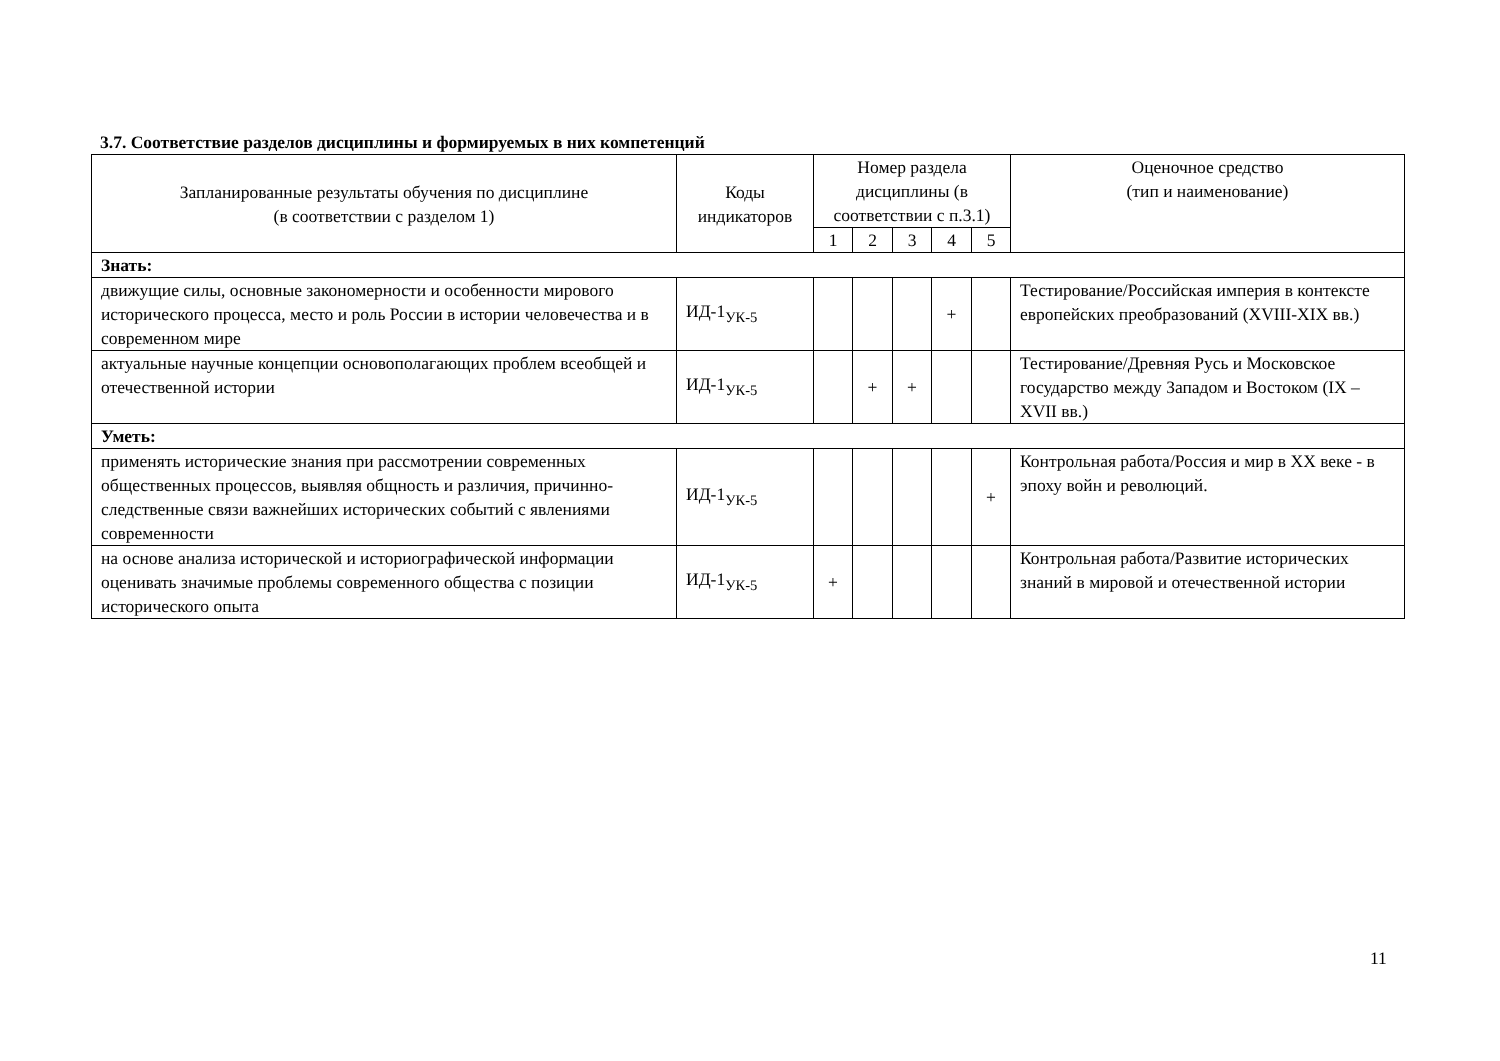3.7. Соответствие разделов дисциплины и формируемых в них компетенций
| Запланированные результаты обучения по дисциплине (в соответствии с разделом 1) | Коды индикаторов | Номер раздела дисциплины (в соответствии с п.3.1) | | | | | Оценочное средство (тип и наименование) |
| --- | --- | --- | --- | --- | --- | --- | --- |
| | | 1 | 2 | 3 | 4 | 5 | |
| Знать: | | | | | | | |
| движущие силы, основные закономерности и особенности мирового исторического процесса, место и роль России в истории человечества и в современном мире | ИД-1<sub>УК-5</sub> | | | | + | | Тестирование/Российская империя в контексте европейских преобразований (XVIII-XIX вв.) |
| актуальные научные концепции основополагающих проблем всеобщей и отечественной истории | ИД-1<sub>УК-5</sub> | | + | + | | | Тестирование/Древняя Русь и Московское государство между Западом и Востоком (IX – XVII вв.) |
| Уметь: | | | | | | | |
| применять исторические знания при рассмотрении современных общественных процессов, выявляя общность и различия, причинно-следственные связи важнейших исторических событий с явлениями современности | ИД-1<sub>УК-5</sub> | | | | | + | Контрольная работа/Россия и мир в XX веке - в эпоху войн и революций. |
| на основе анализа исторической и историографической информации оценивать значимые проблемы современного общества с позиции исторического опыта | ИД-1<sub>УК-5</sub> | + | | | | | Контрольная работа/Развитие исторических знаний в мировой и отечественной истории |
11